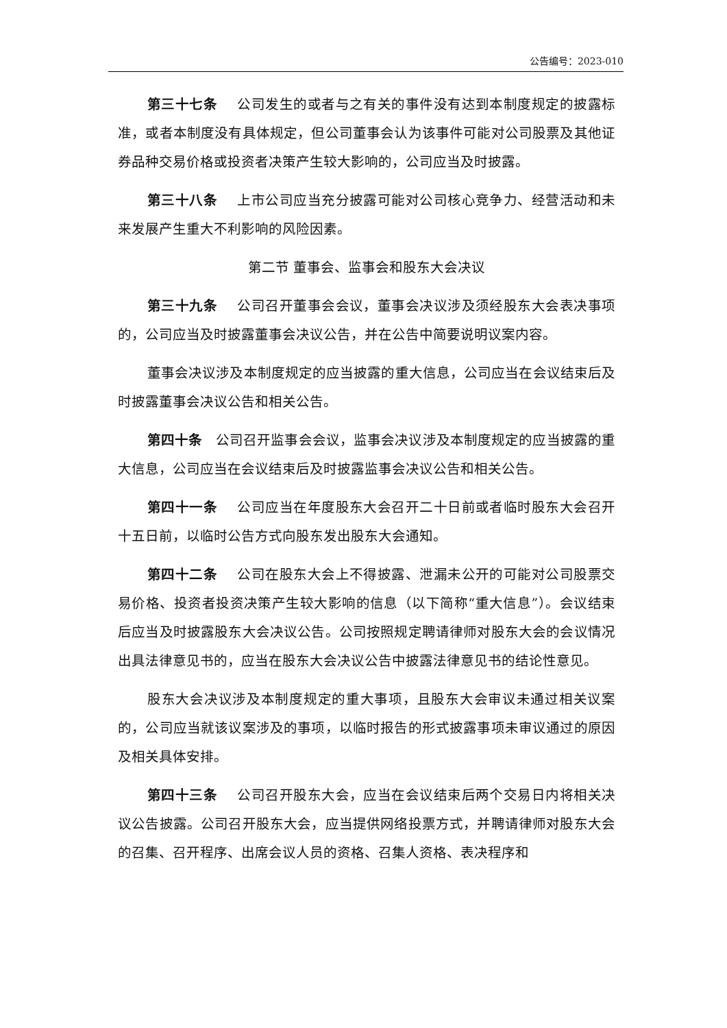公告编号：2023-010
第三十七条 公司发生的或者与之有关的事件没有达到本制度规定的披露标准，或者本制度没有具体规定，但公司董事会认为该事件可能对公司股票及其他证券品种交易价格或投资者决策产生较大影响的，公司应当及时披露。
第三十八条 上市公司应当充分披露可能对公司核心竞争力、经营活动和未来发展产生重大不利影响的风险因素。
第二节 董事会、监事会和股东大会决议
第三十九条 公司召开董事会会议，董事会决议涉及须经股东大会表决事项的，公司应当及时披露董事会决议公告，并在公告中简要说明议案内容。
董事会决议涉及本制度规定的应当披露的重大信息，公司应当在会议结束后及时披露董事会决议公告和相关公告。
第四十条 公司召开监事会会议，监事会决议涉及本制度规定的应当披露的重大信息，公司应当在会议结束后及时披露监事会决议公告和相关公告。
第四十一条 公司应当在年度股东大会召开二十日前或者临时股东大会召开十五日前，以临时公告方式向股东发出股东大会通知。
第四十二条 公司在股东大会上不得披露、泄漏未公开的可能对公司股票交易价格、投资者投资决策产生较大影响的信息（以下简称“重大信息”）。会议结束后应当及时披露股东大会决议公告。公司按照规定聘请律师对股东大会的会议情况出具法律意见书的，应当在股东大会决议公告中披露法律意见书的结论性意见。
股东大会决议涉及本制度规定的重大事项，且股东大会审议未通过相关议案的，公司应当就该议案涉及的事项，以临时报告的形式披露事项未审议通过的原因及相关具体安排。
第四十三条 公司召开股东大会，应当在会议结束后两个交易日内将相关决议公告披露。公司召开股东大会，应当提供网络投票方式，并聘请律师对股东大会的召集、召开程序、出席会议人员的资格、召集人资格、表决程序和